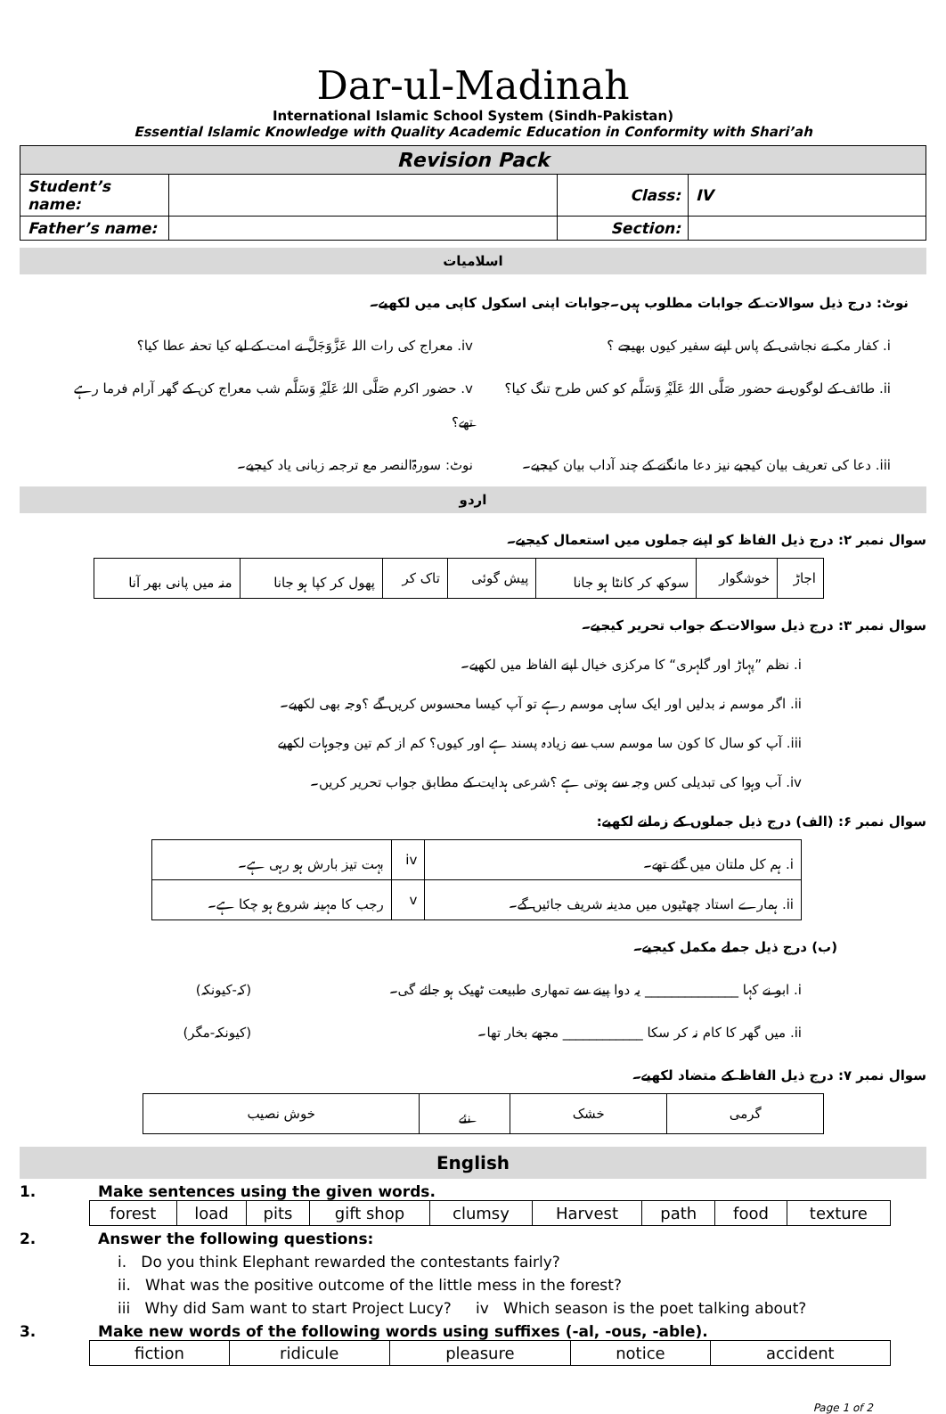Dar-ul-Madinah
International Islamic School System (Sindh-Pakistan)
Essential Islamic Knowledge with Quality Academic Education in Conformity with Shari’ah
| Revision Pack | | | |
| Student’s name: | | Class: | IV |
| Father’s name: | | Section: | |
اسلامیات
نوٹ: درج ذیل سوالات کے جوابات مطلوب ہیں۔جوابات اپنی اسکول کاپی میں لکھیے۔
i. کفار مکہ نے نجاشی کے پاس اپنے سفیر کیوں بھیجے ؟
iv. معراج کی رات اللہ عَزَّوَجَلَّ نے امت کے لیے کیا تحفہ عطا کیا؟
ii. طائف کے لوگوں نے حضور صَلَّی اللہُ عَلَیْہِ وَسَلَّم کو کس طرح تنگ کیا؟
v. حضور اکرم صَلَّی اللہُ عَلَیْہِ وَسَلَّم شب معراج کن کے گھر آرام فرما رہے تھے؟
iii. دعا کی تعریف بیان کیجیے نیز دعا مانگنے کے چند آداب بیان کیجیے۔
نوٹ: سورۃالنصر مع ترجمہ زبانی یاد کیجیے۔
اردو
سوال نمبر ۲: درج ذیل الفاظ کو اپنے جملوں میں استعمال کیجیے۔
| اجاڑ | خوشگوار | سوکھ کر کانٹا ہو جانا | پیش گوئی | تاک کر | پھول کر کپا ہو جانا | منہ میں پانی بھر آنا |
سوال نمبر ۳: درج ذیل سوالات کے جواب تحریر کیجیے۔
i. نظم ”پہاڑ اور گلہری“ کا مرکزی خیال اپنے الفاظ میں لکھیے۔
ii. اگر موسم نہ بدلیں اور ایک ساہی موسم رہے تو آپ کیسا محسوس کریں گے ؟وجہ بھی لکھیے۔
iii. آپ کو سال کا کون سا موسم سب سے زیادہ پسند ہے اور کیوں؟ کم از کم تین وجوہات لکھیے
iv. آب وہوا کی تبدیلی کس وجہ سے ہوتی ہے ؟شرعی ہدایت کے مطابق جواب تحریر کریں۔
سوال نمبر ۶: (الف) درج ذیل جملوں کے زمانے لکھیے:
| i. ہم کل ملتان میں گئے تھے۔ | iv | بہت تیز بارش ہو رہی ہے۔ |
| ii. ہمارے استاد چھٹیوں میں مدینہ شریف جائیں گے۔ | v | رجب کا مہینہ شروع ہو چکا ہے۔ |
(ب) درج ذیل جملے مکمل کیجیے۔
i. ابو نے کہا ______________ یہ دوا پینے سے تمھاری طبیعت ٹھیک ہو جائے گی۔
(کہ-کیونکہ)
ii. میں گھر کا کام نہ کر سکا ____________ مجھے بخار تھا۔
(کیونکہ-مگر)
سوال نمبر ۷: درج ذیل الفاظ کے متضاد لکھیے۔
| گرمی | خشک | نئے | خوش نصیب |
English
1. Make sentences using the given words.
| forest | load | pits | gift shop | clumsy | Harvest | path | food | texture |
2. Answer the following questions:
i. Do you think Elephant rewarded the contestants fairly?
ii. What was the positive outcome of the little mess in the forest?
iii Why did Sam want to start Project Lucy? iv Which season is the poet talking about?
3. Make new words of the following words using suffixes (-al, -ous, -able).
| fiction | ridicule | pleasure | notice | accident |
Page 1 of 2